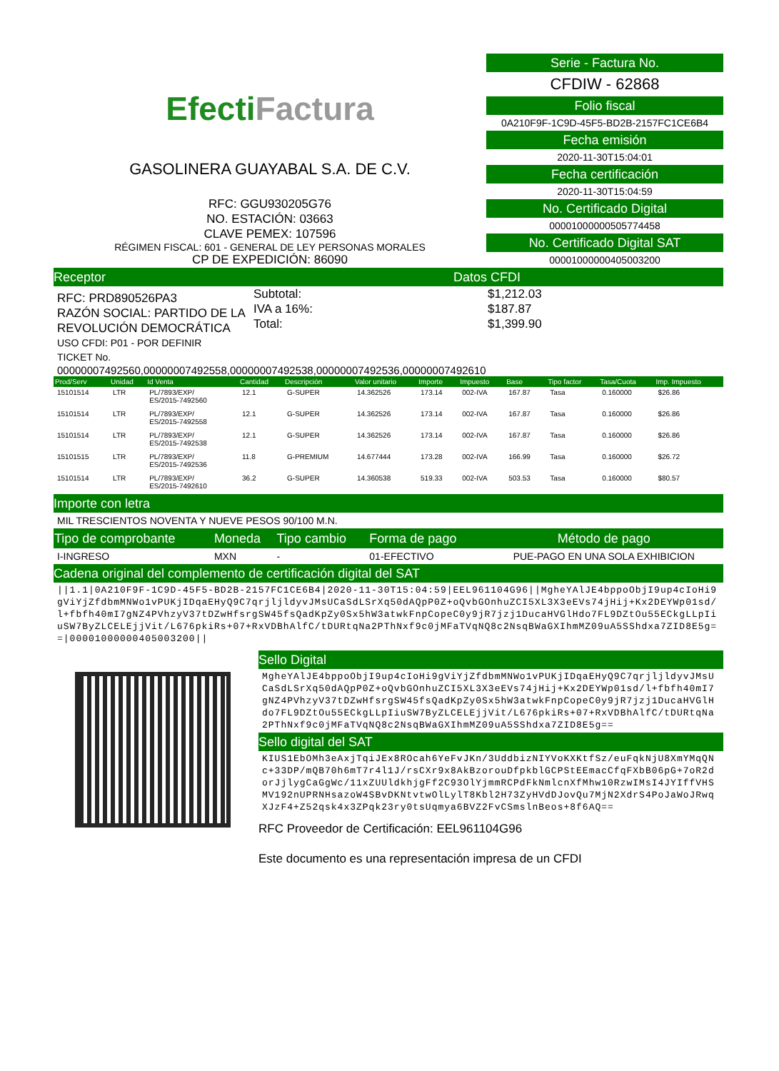EfectiFactura
GASOLINERA GUAYABAL S.A. DE C.V.
RFC: GGU930205G76
NO. ESTACIÓN: 03663
CLAVE PEMEX: 107596
RÉGIMEN FISCAL: 601 - GENERAL DE LEY PERSONAS MORALES
CP DE EXPEDICIÓN: 86090
Serie - Factura No.
CFDIW - 62868
Folio fiscal
0A210F9F-1C9D-45F5-BD2B-2157FC1CE6B4
Fecha emisión
2020-11-30T15:04:01
Fecha certificación
2020-11-30T15:04:59
No. Certificado Digital
00001000000505774458
No. Certificado Digital SAT
00001000000405003200
Receptor Datos CFDI
RFC: PRD890526PA3
RAZÓN SOCIAL: PARTIDO DE LA REVOLUCIÓN DEMOCRÁTICA
Subtotal:
IVA a 16%:
Total:
$1,212.03
$187.87
$1,399.90
USO CFDI: P01 - POR DEFINIR
TICKET No.
00000007492560,00000007492558,00000007492538,00000007492536,00000007492610
| Prod/Serv | Unidad | Id Venta | Cantidad | Descripción | Valor unitario | Importe | Impuesto | Base | Tipo factor | Tasa/Cuota | Imp. Impuesto |
| --- | --- | --- | --- | --- | --- | --- | --- | --- | --- | --- | --- |
| 15101514 | LTR | PL/7893/EXP/ ES/2015-7492560 | 12.1 | G-SUPER | 14.362526 | 173.14 | 002-IVA | 167.87 | Tasa | 0.160000 | $26.86 |
| 15101514 | LTR | PL/7893/EXP/ ES/2015-7492558 | 12.1 | G-SUPER | 14.362526 | 173.14 | 002-IVA | 167.87 | Tasa | 0.160000 | $26.86 |
| 15101514 | LTR | PL/7893/EXP/ ES/2015-7492538 | 12.1 | G-SUPER | 14.362526 | 173.14 | 002-IVA | 167.87 | Tasa | 0.160000 | $26.86 |
| 15101515 | LTR | PL/7893/EXP/ ES/2015-7492536 | 11.8 | G-PREMIUM | 14.677444 | 173.28 | 002-IVA | 166.99 | Tasa | 0.160000 | $26.72 |
| 15101514 | LTR | PL/7893/EXP/ ES/2015-7492610 | 36.2 | G-SUPER | 14.360538 | 519.33 | 002-IVA | 503.53 | Tasa | 0.160000 | $80.57 |
Importe con letra
MIL TRESCIENTOS NOVENTA Y NUEVE PESOS 90/100 M.N.
| Tipo de comprobante | Moneda | Tipo cambio | Forma de pago | Método de pago |
| I-INGRESO | MXN | - | 01-EFECTIVO | PUE-PAGO EN UNA SOLA EXHIBICION |
Cadena original del complemento de certificación digital del SAT
||1.1|0A210F9F-1C9D-45F5-BD2B-2157FC1CE6B4|2020-11-30T15:04:59|EEL961104G96||MgheYAlJE4bppoObjI9up4cIoHi9gViYjZfdbmMNWo1vPUKjIDqaEHyQ9C7qrjljldyvJMsUCaSdLSrXq50dAQpP0Z+oQvbGOnhuZCI5XL3X3eEVs74jHij+Kx2DEYWp01sd/l+fbfh40mI7gNZ4PVhzyV37tDZwHfsrgSW45fsQadKpZy0Sx5hW3atwkFnpCopeC0y9jR7jzj1DucaHVGlHdo7FL9DZtOu55ECkgLLpIiuSW7ByZLCELEjjVit/L676pkiRs+07+RxVDBhAlfC/tDURtqNa2PThNxf9c0jMFaTVqNQ8c2NsqBWaGXIhmMZ09uA5SShdxa7ZID8E5g==|00001000000405003200||
Sello Digital
MgheYAlJE4bppoObjI9up4cIoHi9gViYjZfdbmMNWo1vPUKjIDqaEHyQ9C7qrjljldyvJMsUCaSdLSrXq50dAQpP0Z+oQvbGOnhuZCI5XL3X3eEVs74jHij+Kx2DEYWp01sd/l+fbfh40mI7gNZ4PVhzyV37tDZwHfsrgSW45fsQadKpZy0Sx5hW3atwkFnpCopeC0y9jR7jzj1DucaHVGlHdo7FL9DZtOu55ECkgLLpIiuSW7ByZLCELEjjVit/L676pkiRs+07+RxVDBhAlfC/tDURtqNa2PThNxf9c0jMFaTVqNQ8c2NsqBWaGXIhmMZ09uA5SShdxa7ZID8E5g==
Sello digital del SAT
KIUS1EbOMh3eAxjTqiJEx8ROcah6YeFvJKn/3UddbizNIYVoKXKtfSz/euFqkNjU8XmYMqQNc+33DP/mQB70h6mT7r4l1J/rsCXr9x8AkBzorouDfpkblGCPStEEmacCfqFXbB06pG+7oR2dorJjlygCaGgWc/11xZUUldkhjgFf2C93OlYjmmRCPdFkNmlcnXfMhw10RzwIMsI4JYIffVHSMV192nUPRNHsazoW4SBvDKNtvtwOlLylT8Kbl2H73ZyHVdDJovQu7MjN2XdrS4PoJaWoJRwqXJzF4+Z52qsk4x3ZPqk23ry0tsUqmya6BVZ2FvCSmslnBeos+8f6AQ==
RFC Proveedor de Certificación: EEL961104G96
Este documento es una representación impresa de un CFDI